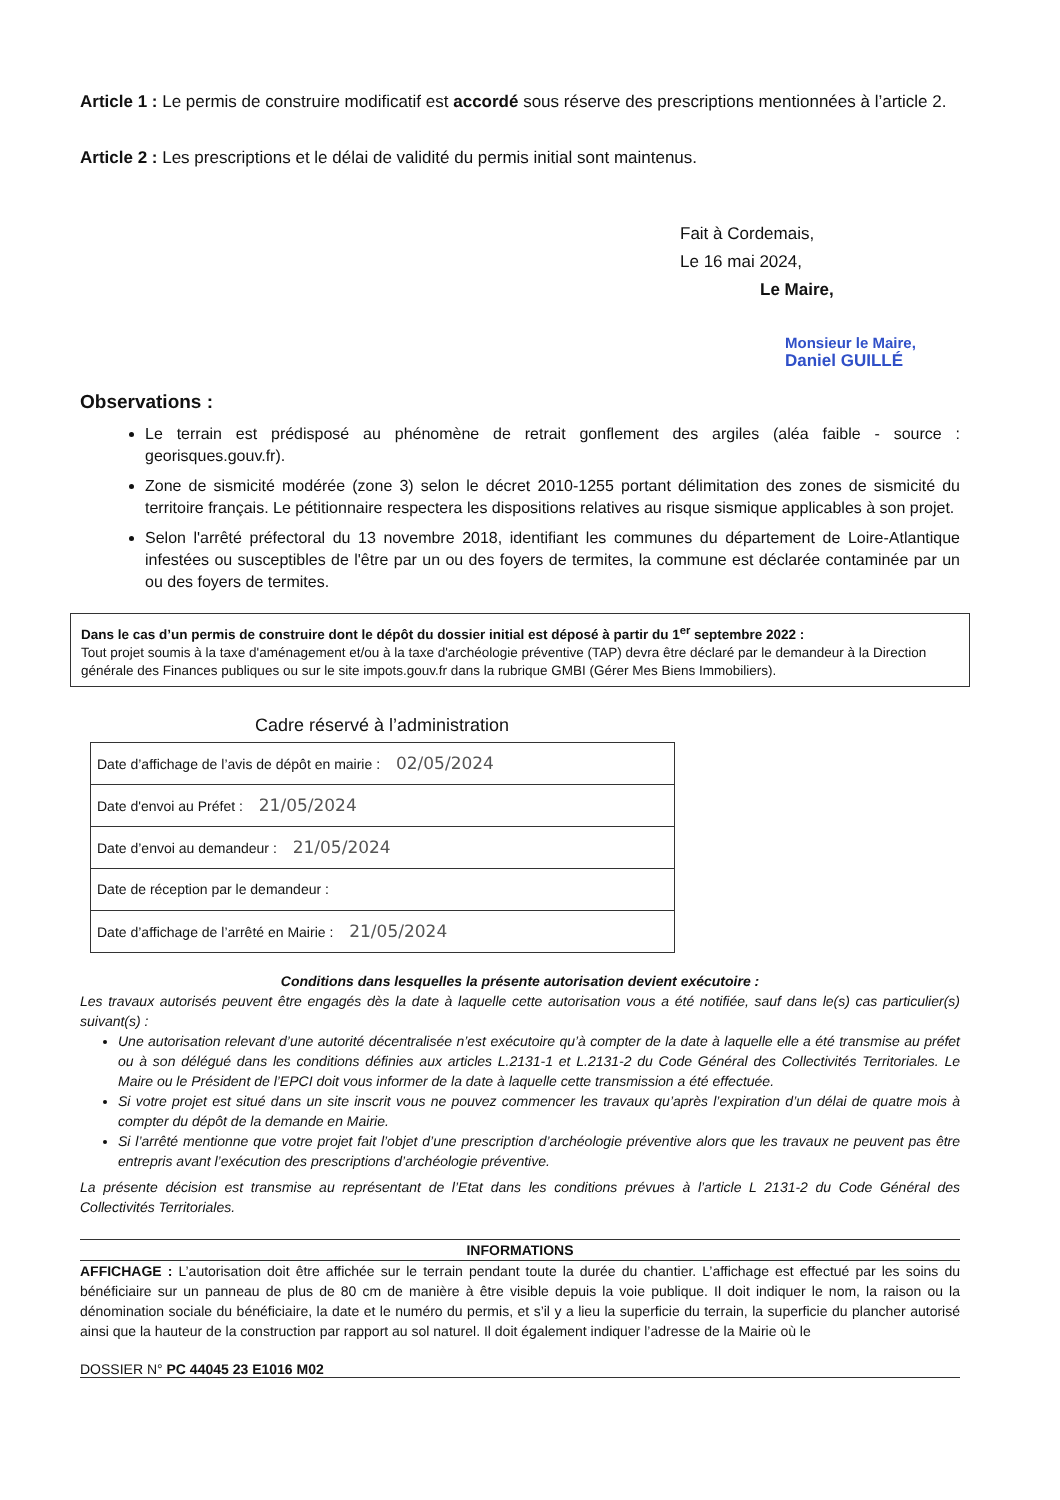Article 1 : Le permis de construire modificatif est accordé sous réserve des prescriptions mentionnées à l’article 2.
Article 2 : Les prescriptions et le délai de validité du permis initial sont maintenus.
Fait à Cordemais,
Le 16 mai 2024,
Le Maire,
Monsieur le Maire,
Daniel GUILLÉ
Observations :
Le terrain est prédisposé au phénomène de retrait gonflement des argiles (aléa faible - source : georisques.gouv.fr).
Zone de sismicité modérée (zone 3) selon le décret 2010-1255 portant délimitation des zones de sismicité du territoire français. Le pétitionnaire respectera les dispositions relatives au risque sismique applicables à son projet.
Selon l'arrêté préfectoral du 13 novembre 2018, identifiant les communes du département de Loire-Atlantique infestées ou susceptibles de l'être par un ou des foyers de termites, la commune est déclarée contaminée par un ou des foyers de termites.
Dans le cas d’un permis de construire dont le dépôt du dossier initial est déposé à partir du 1<sup>er</sup> septembre 2022 :
Tout projet soumis à la taxe d'aménagement et/ou à la taxe d'archéologie préventive (TAP) devra être déclaré par le demandeur à la Direction générale des Finances publiques ou sur le site impots.gouv.fr dans la rubrique GMBI (Gérer Mes Biens Immobiliers).
Cadre réservé à l’administration
| Date d’affichage de l’avis de dépôt en mairie : 02/05/2024 |
| Date d'envoi au Préfet : 21/05/2024 |
| Date d’envoi au demandeur : 21/05/2024 |
| Date de réception par le demandeur : |
| Date d’affichage de l’arrêté en Mairie : 21/05/2024 |
Conditions dans lesquelles la présente autorisation devient exécutoire :
Les travaux autorisés peuvent être engagés dès la date à laquelle cette autorisation vous a été notifiée, sauf dans le(s) cas particulier(s) suivant(s) :
Une autorisation relevant d’une autorité décentralisée n’est exécutoire qu’à compter de la date à laquelle elle a été transmise au préfet ou à son délégué dans les conditions définies aux articles L.2131-1 et L.2131-2 du Code Général des Collectivités Territoriales. Le Maire ou le Président de l’EPCI doit vous informer de la date à laquelle cette transmission a été effectuée.
Si votre projet est situé dans un site inscrit vous ne pouvez commencer les travaux qu’après l’expiration d’un délai de quatre mois à compter du dépôt de la demande en Mairie.
Si l’arrêté mentionne que votre projet fait l’objet d’une prescription d’archéologie préventive alors que les travaux ne peuvent pas être entrepris avant l’exécution des prescriptions d’archéologie préventive.
La présente décision est transmise au représentant de l’Etat dans les conditions prévues à l’article L 2131-2 du Code Général des Collectivités Territoriales.
INFORMATIONS
AFFICHAGE : L’autorisation doit être affichée sur le terrain pendant toute la durée du chantier. L’affichage est effectué par les soins du bénéficiaire sur un panneau de plus de 80 cm de manière à être visible depuis la voie publique. Il doit indiquer le nom, la raison ou la dénomination sociale du bénéficiaire, la date et le numéro du permis, et s’il y a lieu la superficie du terrain, la superficie du plancher autorisé ainsi que la hauteur de la construction par rapport au sol naturel. Il doit également indiquer l’adresse de la Mairie où le
DOSSIER N° PC 44045 23 E1016 M02